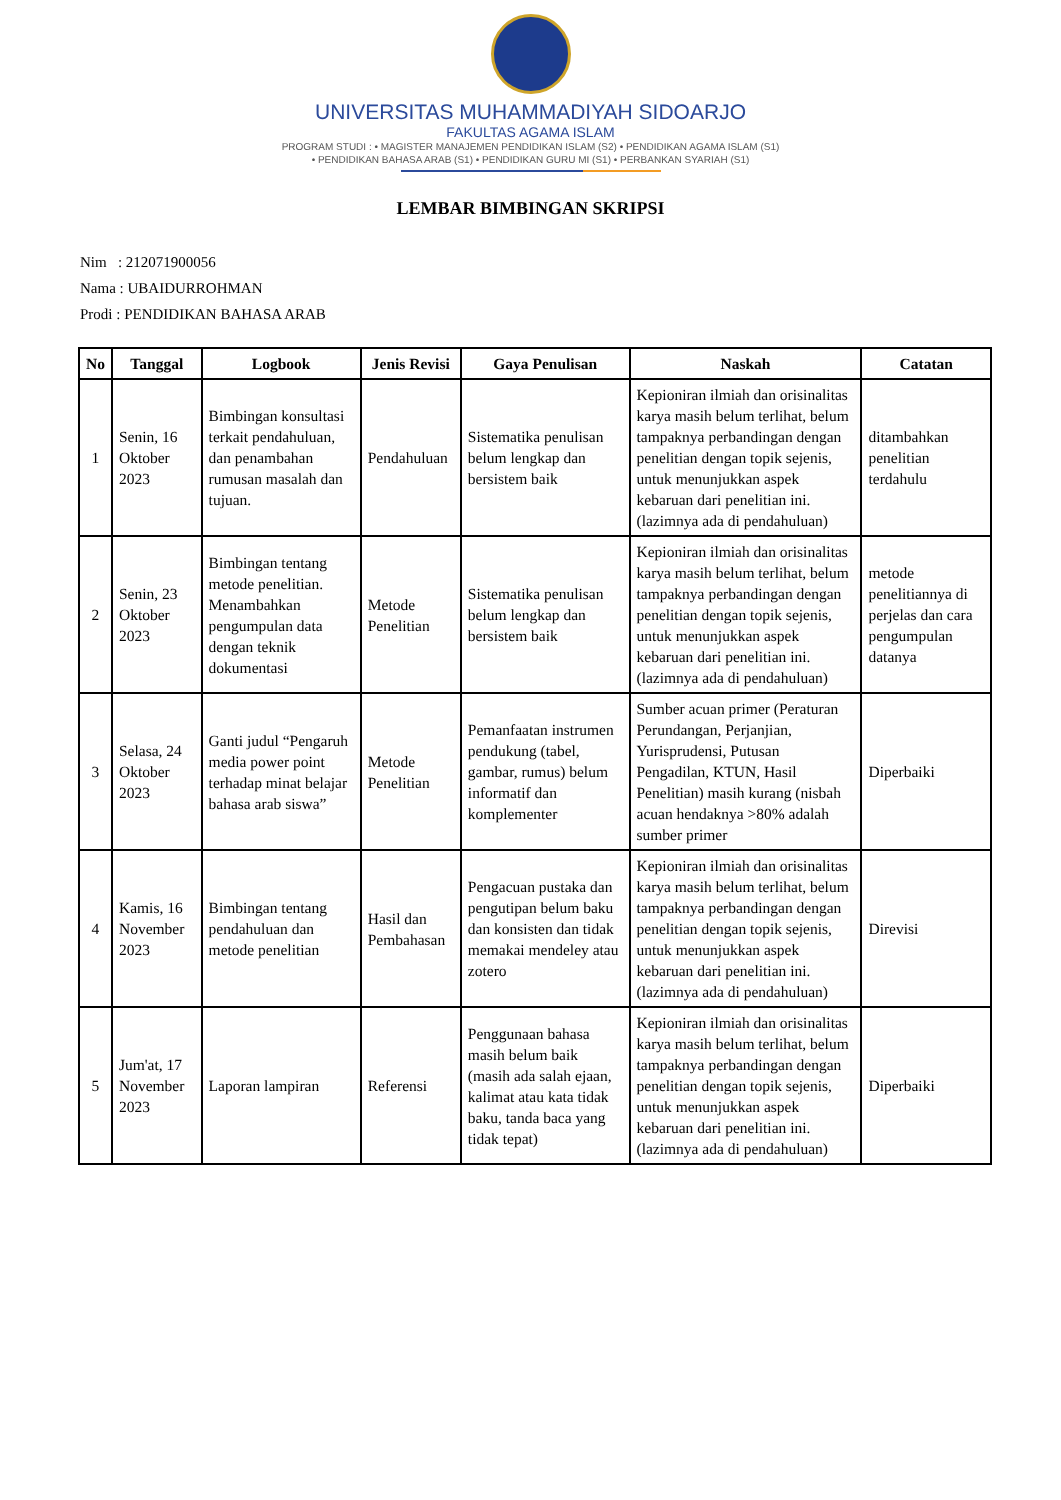UNIVERSITAS MUHAMMADIYAH SIDOARJO
FAKULTAS AGAMA ISLAM
PROGRAM STUDI : • MAGISTER MANAJEMEN PENDIDIKAN ISLAM (S2) • PENDIDIKAN AGAMA ISLAM (S1)
• PENDIDIKAN BAHASA ARAB (S1) • PENDIDIKAN GURU MI (S1) • PERBANKAN SYARIAH (S1)
LEMBAR BIMBINGAN SKRIPSI
Nim : 212071900056
Nama : UBAIDURROHMAN
Prodi : PENDIDIKAN BAHASA ARAB
| No | Tanggal | Logbook | Jenis Revisi | Gaya Penulisan | Naskah | Catatan |
| --- | --- | --- | --- | --- | --- | --- |
| 1 | Senin, 16 Oktober 2023 | Bimbingan konsultasi terkait pendahuluan, dan penambahan rumusan masalah dan tujuan. | Pendahuluan | Sistematika penulisan belum lengkap dan bersistem baik | Kepioniran ilmiah dan orisinalitas karya masih belum terlihat, belum tampaknya perbandingan dengan penelitian dengan topik sejenis, untuk menunjukkan aspek kebaruan dari penelitian ini. (lazimnya ada di pendahuluan) | ditambahkan penelitian terdahulu |
| 2 | Senin, 23 Oktober 2023 | Bimbingan tentang metode penelitian. Menambahkan pengumpulan data dengan teknik dokumentasi | Metode Penelitian | Sistematika penulisan belum lengkap dan bersistem baik | Kepioniran ilmiah dan orisinalitas karya masih belum terlihat, belum tampaknya perbandingan dengan penelitian dengan topik sejenis, untuk menunjukkan aspek kebaruan dari penelitian ini. (lazimnya ada di pendahuluan) | metode penelitiannya di perjelas dan cara pengumpulan datanya |
| 3 | Selasa, 24 Oktober 2023 | Ganti judul “Pengaruh media power point terhadap minat belajar bahasa arab siswa” | Metode Penelitian | Pemanfaatan instrumen pendukung (tabel, gambar, rumus) belum informatif dan komplementer | Sumber acuan primer (Peraturan Perundangan, Perjanjian, Yurisprudensi, Putusan Pengadilan, KTUN, Hasil Penelitian) masih kurang (nisbah acuan hendaknya >80% adalah sumber primer | Diperbaiki |
| 4 | Kamis, 16 November 2023 | Bimbingan tentang pendahuluan dan metode penelitian | Hasil dan Pembahasan | Pengacuan pustaka dan pengutipan belum baku dan konsisten dan tidak memakai mendeley atau zotero | Kepioniran ilmiah dan orisinalitas karya masih belum terlihat, belum tampaknya perbandingan dengan penelitian dengan topik sejenis, untuk menunjukkan aspek kebaruan dari penelitian ini. (lazimnya ada di pendahuluan) | Direvisi |
| 5 | Jum'at, 17 November 2023 | Laporan lampiran | Referensi | Penggunaan bahasa masih belum baik (masih ada salah ejaan, kalimat atau kata tidak baku, tanda baca yang tidak tepat) | Kepioniran ilmiah dan orisinalitas karya masih belum terlihat, belum tampaknya perbandingan dengan penelitian dengan topik sejenis, untuk menunjukkan aspek kebaruan dari penelitian ini. (lazimnya ada di pendahuluan) | Diperbaiki |